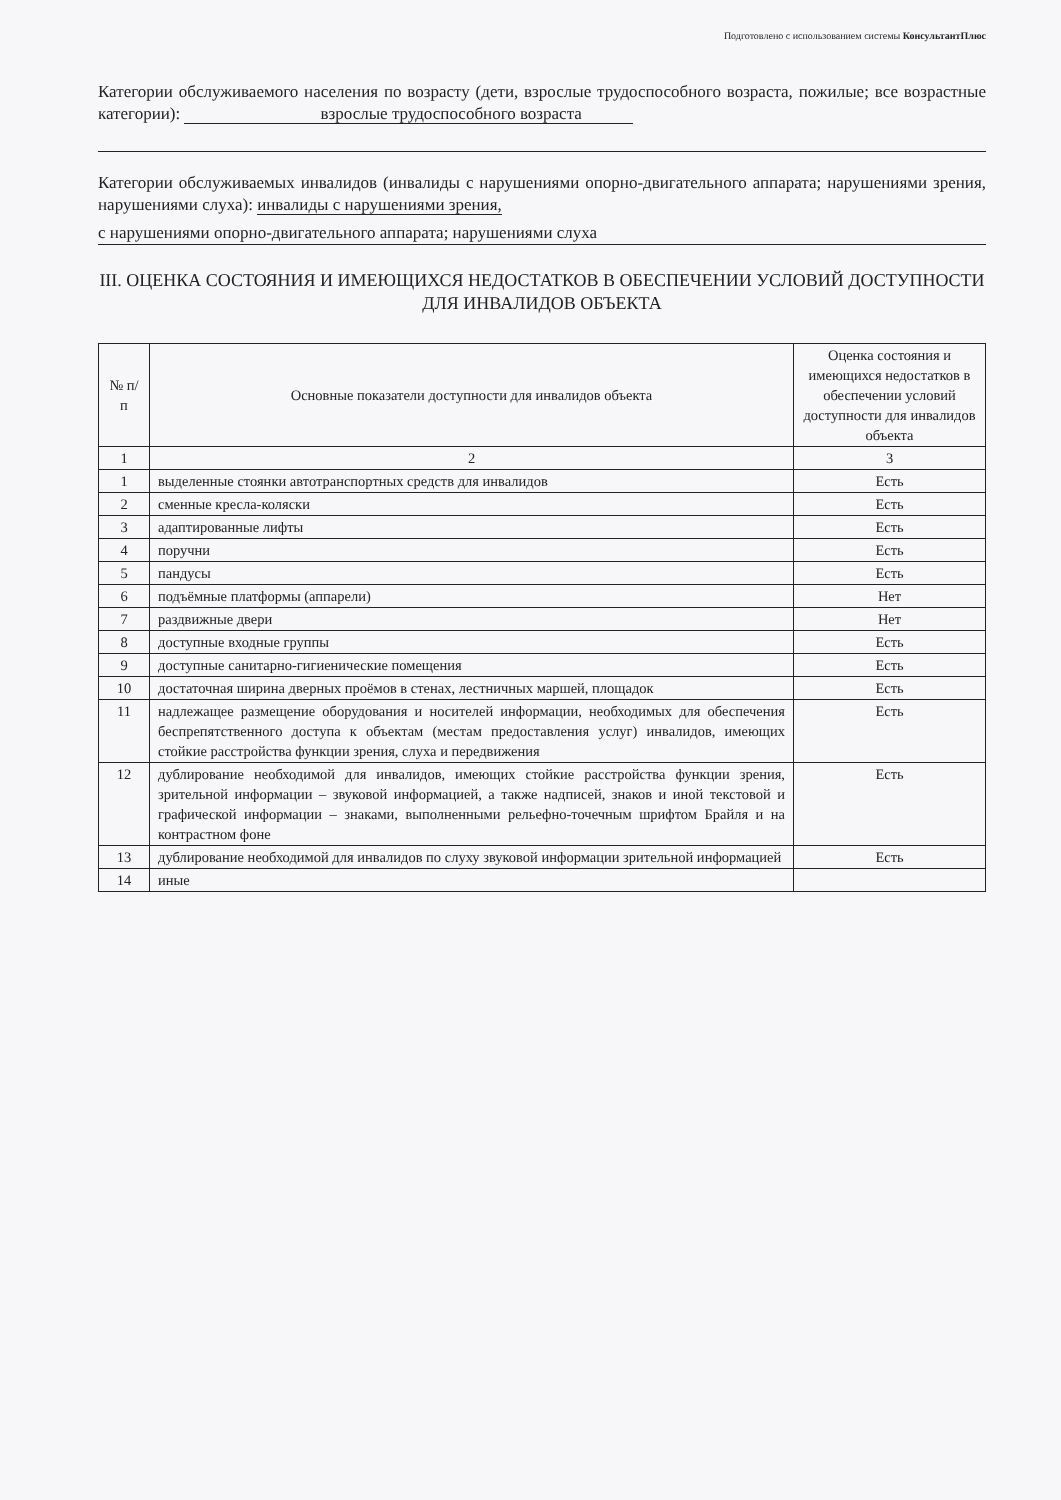Подготовлено с использованием системы КонсультантПлюс
Категории обслуживаемого населения по возрасту (дети, взрослые трудоспособного возраста, пожилые; все возрастные категории): взрослые трудоспособного возраста
Категории обслуживаемых инвалидов (инвалиды с нарушениями опорно-двигательного аппарата; нарушениями зрения, нарушениями слуха): инвалиды с нарушениями зрения,
с нарушениями опорно-двигательного аппарата; нарушениями слуха
III. ОЦЕНКА СОСТОЯНИЯ И ИМЕЮЩИХСЯ НЕДОСТАТКОВ В ОБЕСПЕЧЕНИИ УСЛОВИЙ ДОСТУПНОСТИ ДЛЯ ИНВАЛИДОВ ОБЪЕКТА
| № п/п | Основные показатели доступности для инвалидов объекта | Оценка состояния и имеющихся недостатков в обеспечении условий доступности для инвалидов объекта |
| --- | --- | --- |
| 1 | 2 | 3 |
| 1 | выделенные стоянки автотранспортных средств для инвалидов | Есть |
| 2 | сменные кресла-коляски | Есть |
| 3 | адаптированные лифты | Есть |
| 4 | поручни | Есть |
| 5 | пандусы | Есть |
| 6 | подъёмные платформы (аппарели) | Нет |
| 7 | раздвижные двери | Нет |
| 8 | доступные входные группы | Есть |
| 9 | доступные санитарно-гигиенические помещения | Есть |
| 10 | достаточная ширина дверных проёмов в стенах, лестничных маршей, площадок | Есть |
| 11 | надлежащее размещение оборудования и носителей информации, необходимых для обеспечения беспрепятственного доступа к объектам (местам предоставления услуг) инвалидов, имеющих стойкие расстройства функции зрения, слуха и передвижения | Есть |
| 12 | дублирование необходимой для инвалидов, имеющих стойкие расстройства функции зрения, зрительной информации – звуковой информацией, а также надписей, знаков и иной текстовой и графической информации – знаками, выполненными рельефно-точечным шрифтом Брайля и на контрастном фоне | Есть |
| 13 | дублирование необходимой для инвалидов по слуху звуковой информации зрительной информацией | Есть |
| 14 | иные | |